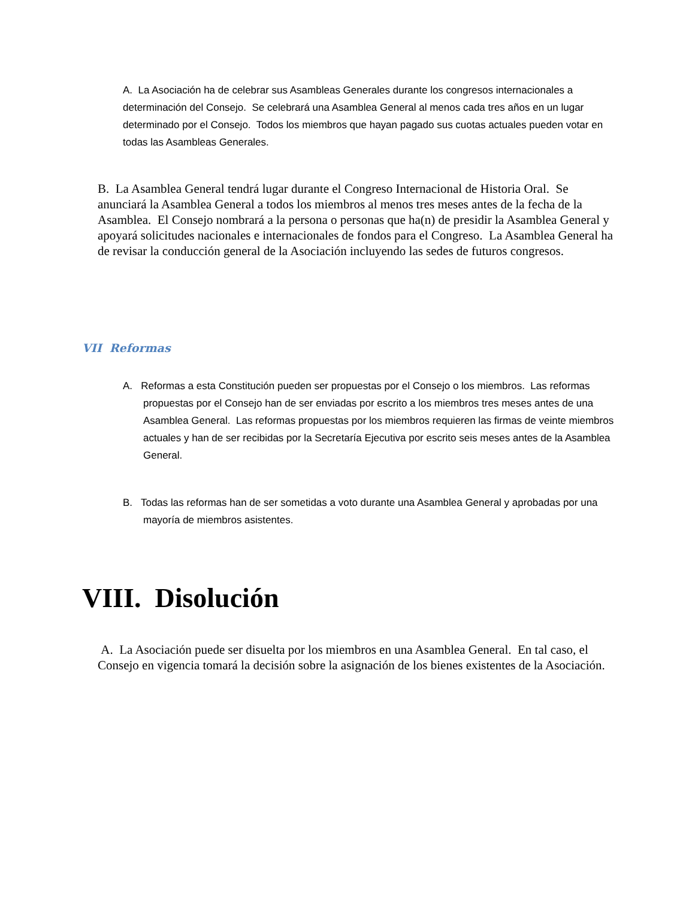A. La Asociación ha de celebrar sus Asambleas Generales durante los congresos internacionales a determinación del Consejo. Se celebrará una Asamblea General al menos cada tres años en un lugar determinado por el Consejo. Todos los miembros que hayan pagado sus cuotas actuales pueden votar en todas las Asambleas Generales.
B. La Asamblea General tendrá lugar durante el Congreso Internacional de Historia Oral. Se anunciará la Asamblea General a todos los miembros al menos tres meses antes de la fecha de la Asamblea. El Consejo nombrará a la persona o personas que ha(n) de presidir la Asamblea General y apoyará solicitudes nacionales e internacionales de fondos para el Congreso. La Asamblea General ha de revisar la conducción general de la Asociación incluyendo las sedes de futuros congresos.
VII Reformas
A. Reformas a esta Constitución pueden ser propuestas por el Consejo o los miembros. Las reformas propuestas por el Consejo han de ser enviadas por escrito a los miembros tres meses antes de una Asamblea General. Las reformas propuestas por los miembros requieren las firmas de veinte miembros actuales y han de ser recibidas por la Secretaría Ejecutiva por escrito seis meses antes de la Asamblea General.
B. Todas las reformas han de ser sometidas a voto durante una Asamblea General y aprobadas por una mayoría de miembros asistentes.
VIII. Disolución
A. La Asociación puede ser disuelta por los miembros en una Asamblea General. En tal caso, el Consejo en vigencia tomará la decisión sobre la asignación de los bienes existentes de la Asociación.